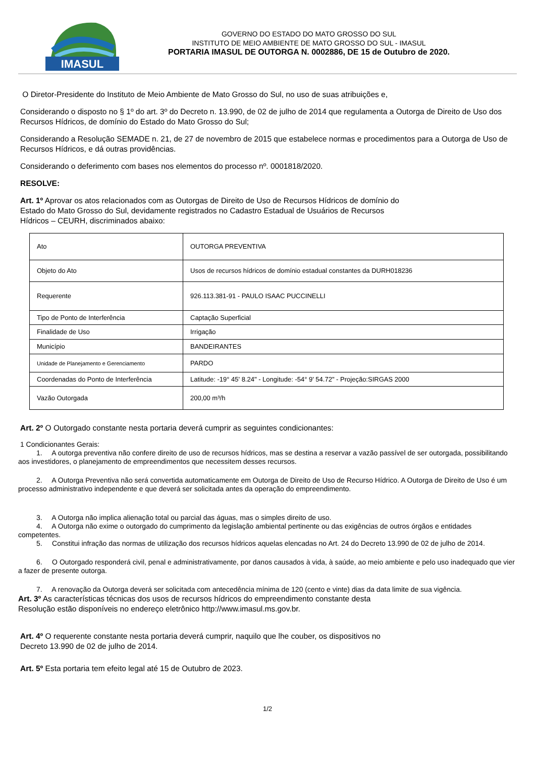IMASUL
GOVERNO DO ESTADO DO MATO GROSSO DO SUL
INSTITUTO DE MEIO AMBIENTE DE MATO GROSSO DO SUL - IMASUL
PORTARIA IMASUL DE OUTORGA N. 0002886, DE 15 de Outubro de 2020.
O Diretor-Presidente do Instituto de Meio Ambiente de Mato Grosso do Sul, no uso de suas atribuições e,
Considerando o disposto no § 1º do art. 3º do Decreto n. 13.990, de 02 de julho de 2014 que regulamenta a Outorga de Direito de Uso dos Recursos Hídricos, de domínio do Estado do Mato Grosso do Sul;
Considerando a Resolução SEMADE n. 21, de 27 de novembro de 2015 que estabelece normas e procedimentos para a Outorga de Uso de Recursos Hídricos, e dá outras providências.
Considerando o deferimento com bases nos elementos do processo nº. 0001818/2020.
RESOLVE:
Art. 1º Aprovar os atos relacionados com as Outorgas de Direito de Uso de Recursos Hídricos de domínio do
Estado do Mato Grosso do Sul, devidamente registrados no Cadastro Estadual de Usuários de Recursos
Hídricos – CEURH, discriminados abaixo:
| Ato | OUTORGA PREVENTIVA |
| Objeto do Ato | Usos de recursos hídricos de domínio estadual constantes da DURH018236 |
| Requerente | 926.113.381-91 - PAULO ISAAC PUCCINELLI |
| Tipo de Ponto de Interferência | Captação Superficial |
| Finalidade de Uso | Irrigação |
| Município | BANDEIRANTES |
| Unidade de Planejamento e Gerenciamento | PARDO |
| Coordenadas do Ponto de Interferência | Latitude: -19° 45' 8.24" - Longitude: -54° 9' 54.72" - Projeção:SIRGAS 2000 |
| Vazão Outorgada | 200,00 m³/h |
Art. 2º O Outorgado constante nesta portaria deverá cumprir as seguintes condicionantes:
1 Condicionantes Gerais:
1. A outorga preventiva não confere direito de uso de recursos hídricos, mas se destina a reservar a vazão passível de ser outorgada, possibilitando aos investidores, o planejamento de empreendimentos que necessitem desses recursos.
2. A Outorga Preventiva não será convertida automaticamente em Outorga de Direito de Uso de Recurso Hídrico. A Outorga de Direito de Uso é um processo administrativo independente e que deverá ser solicitada antes da operação do empreendimento.
3. A Outorga não implica alienação total ou parcial das águas, mas o simples direito de uso.
4. A Outorga não exime o outorgado do cumprimento da legislação ambiental pertinente ou das exigências de outros órgãos e entidades competentes.
5. Constitui infração das normas de utilização dos recursos hídricos aquelas elencadas no Art. 24 do Decreto 13.990 de 02 de julho de 2014.
6. O Outorgado responderá civil, penal e administrativamente, por danos causados à vida, à saúde, ao meio ambiente e pelo uso inadequado que vier a fazer de presente outorga.
7. A renovação da Outorga deverá ser solicitada com antecedência mínima de 120 (cento e vinte) dias da data limite de sua vigência.
Art. 3º As características técnicas dos usos de recursos hídricos do empreendimento constante desta
Resolução estão disponíveis no endereço eletrônico http://www.imasul.ms.gov.br.
Art. 4º O requerente constante nesta portaria deverá cumprir, naquilo que lhe couber, os dispositivos no
Decreto 13.990 de 02 de julho de 2014.
Art. 5º Esta portaria tem efeito legal até 15 de Outubro de 2023.
1/2